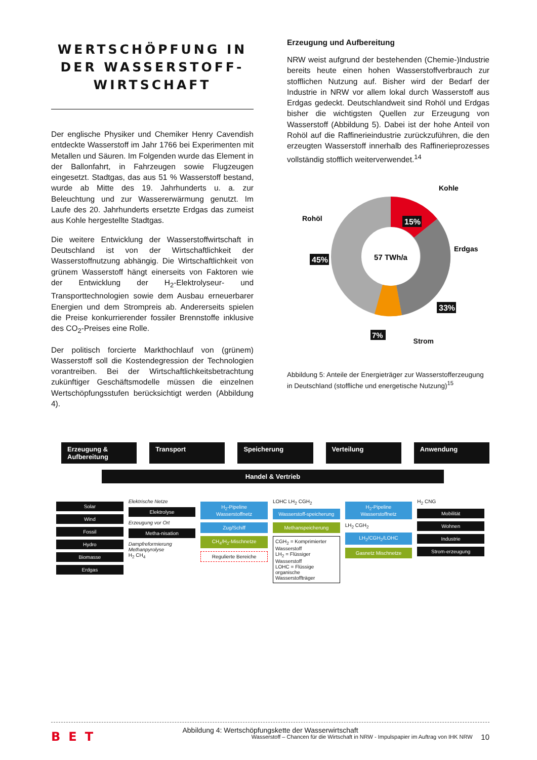WERTSCHÖPFUNG IN DER WASSERSTOFF-WIRTSCHAFT
Der englische Physiker und Chemiker Henry Cavendish entdeckte Wasserstoff im Jahr 1766 bei Experimenten mit Metallen und Säuren. Im Folgenden wurde das Element in der Ballonfahrt, in Fahrzeugen sowie Flugzeugen eingesetzt. Stadtgas, das aus 51 % Wasserstoff bestand, wurde ab Mitte des 19. Jahrhunderts u. a. zur Beleuchtung und zur Wassererwärmung genutzt. Im Laufe des 20. Jahrhunderts ersetzte Erdgas das zumeist aus Kohle hergestellte Stadtgas.
Die weitere Entwicklung der Wasserstoffwirtschaft in Deutschland ist von der Wirtschaftlichkeit der Wasserstoffnutzung abhängig. Die Wirtschaftlichkeit von grünem Wasserstoff hängt einerseits von Faktoren wie der Entwicklung der H<sub>2</sub>-Elektrolyseur- und Transporttechnologien sowie dem Ausbau erneuerbarer Energien und dem Strompreis ab. Andererseits spielen die Preise konkurrierender fossiler Brennstoffe inklusive des CO<sub>2</sub>-Preises eine Rolle.
Der politisch forcierte Markthochlauf von (grünem) Wasserstoff soll die Kostendegression der Technologien vorantreiben. Bei der Wirtschaftlichkeitsbetrachtung zukünftiger Geschäftsmodelle müssen die einzelnen Wertschöpfungsstufen berücksichtigt werden (Abbildung 4).
Erzeugung und Aufbereitung
NRW weist aufgrund der bestehenden (Chemie-)Industrie bereits heute einen hohen Wasserstoffverbrauch zur stofflichen Nutzung auf. Bisher wird der Bedarf der Industrie in NRW vor allem lokal durch Wasserstoff aus Erdgas gedeckt. Deutschlandweit sind Rohöl und Erdgas bisher die wichtigsten Quellen zur Erzeugung von Wasserstoff (Abbildung 5). Dabei ist der hohe Anteil von Rohöl auf die Raffinerieindustrie zurückzuführen, die den erzeugten Wasserstoff innerhalb des Raffinerieprozesses vollständig stofflich weiterverwendet.<sup>14</sup>
57 TWh/a
15%
45%
33%
7%
Kohle
Rohöl
Erdgas
Strom
Abbildung 5: Anteile der Energieträger zur Wasserstofferzeugung in Deutschland (stoffliche und energetische Nutzung)<sup>15</sup>
Erzeugung & Aufbereitung Transport Speicherung Verteilung Anwendung
Handel & Vertrieb
Solar
Wind
Fossil
Hydro
Biomasse
Erdgas
Elektrische Netze
Elektrolyse
Erzeugung vor Ort
Metha-nisation
Dampfreformierung
Methanpyrolyse
H<sub>2</sub> CH<sub>4</sub>
H<sub>2</sub>-Pipeline Wasserstoffnetz
Zug/Schiff
CH<sub>4</sub>/H<sub>2</sub>-Mischnetze
Regulierte Bereiche
LOHC LH<sub>2</sub> CGH<sub>2</sub>
Wasserstoff-speicherung
Methanspeicherung
CGH<sub>2</sub> = Komprimierter Wasserstoff
LH<sub>2</sub> = Flüssiger Wasserstoff
LOHC = Flüssige organische Wasserstoffträger
H<sub>2</sub>-Pipeline Wasserstoffnetz
LH<sub>2</sub> CGH<sub>2</sub>
LH<sub>2</sub>/CGH<sub>2</sub>/LOHC
Gasnetz Mischnetze
H<sub>2</sub> CNG
Mobilität
Wohnen
Industrie
Strom-erzeugung
Abbildung 4: Wertschöpfungskette der Wasserwirtschaft
BET Wasserstoff – Chancen für die Wirtschaft in NRW - Impulspapier im Auftrag von IHK NRW 10